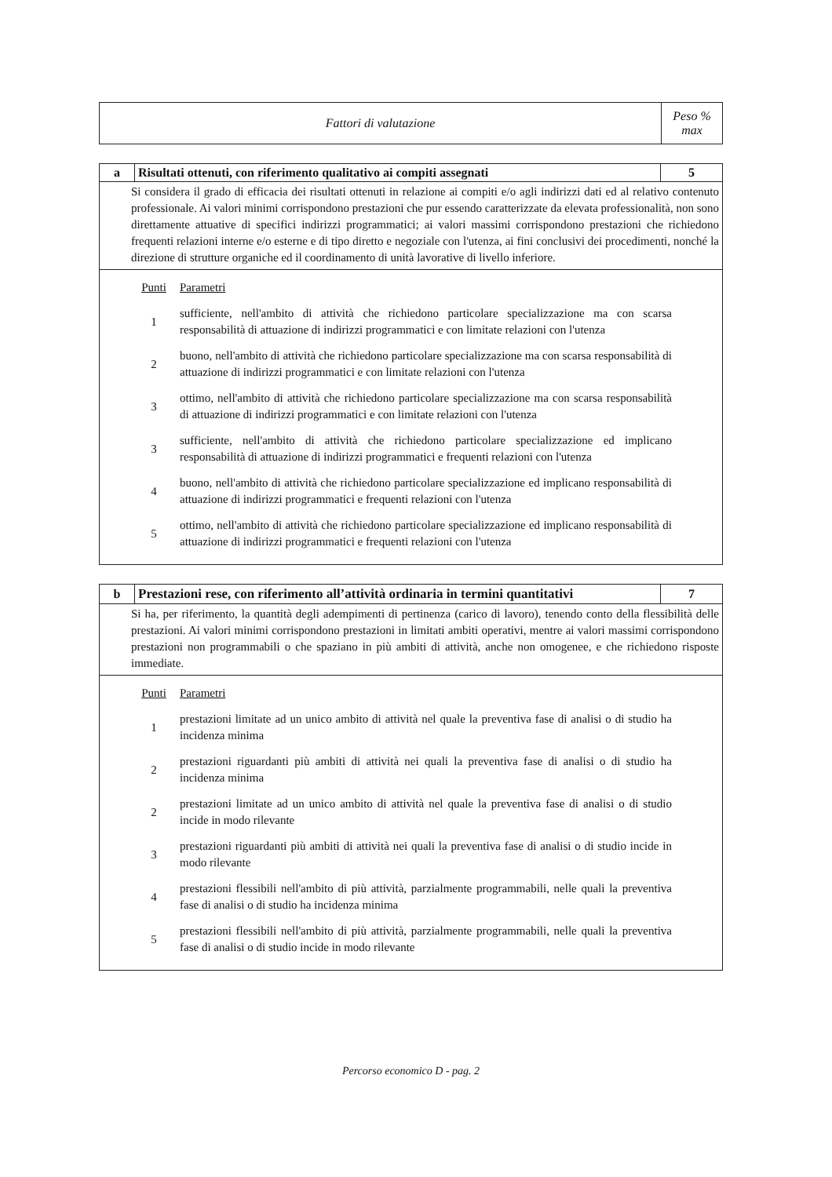| Fattori di valutazione | Peso % max |
| a | Risultati ottenuti, con riferimento qualitativo ai compiti assegnati | 5 |
| Si considera il grado di efficacia dei risultati ottenuti in relazione ai compiti e/o agli indirizzi dati ed al relativo contenuto professionale. Ai valori minimi corrispondono prestazioni che pur essendo caratterizzate da elevata professionalità, non sono direttamente attuative di specifici indirizzi programmatici; ai valori massimi corrispondono prestazioni che richiedono frequenti relazioni interne e/o esterne e di tipo diretto e negoziale con l'utenza, ai fini conclusivi dei procedimenti, nonché la direzione di strutture organiche ed il coordinamento di unità lavorative di livello inferiore. | | |
| / Punti / Parametri / / 1 / sufficiente, nell'ambito di attività che richiedono particolare specializzazione ma con scarsa responsabilità di attuazione di indirizzi programmatici e con limitate relazioni con l'utenza / / 2 / buono, nell'ambito di attività che richiedono particolare specializzazione ma con scarsa responsabilità di attuazione di indirizzi programmatici e con limitate relazioni con l'utenza / / 3 / ottimo, nell'ambito di attività che richiedono particolare specializzazione ma con scarsa responsabilità di attuazione di indirizzi programmatici e con limitate relazioni con l'utenza / / 3 / sufficiente, nell'ambito di attività che richiedono particolare specializzazione ed implicano responsabilità di attuazione di indirizzi programmatici e frequenti relazioni con l'utenza / / 4 / buono, nell'ambito di attività che richiedono particolare specializzazione ed implicano responsabilità di attuazione di indirizzi programmatici e frequenti relazioni con l'utenza / / 5 / ottimo, nell'ambito di attività che richiedono particolare specializzazione ed implicano responsabilità di attuazione di indirizzi programmatici e frequenti relazioni con l'utenza / | | |
| b | Prestazioni rese, con riferimento all’attività ordinaria in termini quantitativi | 7 |
| Si ha, per riferimento, la quantità degli adempimenti di pertinenza (carico di lavoro), tenendo conto della flessibilità delle prestazioni. Ai valori minimi corrispondono prestazioni in limitati ambiti operativi, mentre ai valori massimi corrispondono prestazioni non programmabili o che spaziano in più ambiti di attività, anche non omogenee, e che richiedono risposte immediate. | | |
| / Punti / Parametri / / 1 / prestazioni limitate ad un unico ambito di attività nel quale la preventiva fase di analisi o di studio ha incidenza minima / / 2 / prestazioni riguardanti più ambiti di attività nei quali la preventiva fase di analisi o di studio ha incidenza minima / / 2 / prestazioni limitate ad un unico ambito di attività nel quale la preventiva fase di analisi o di studio incide in modo rilevante / / 3 / prestazioni riguardanti più ambiti di attività nei quali la preventiva fase di analisi o di studio incide in modo rilevante / / 4 / prestazioni flessibili nell'ambito di più attività, parzialmente programmabili, nelle quali la preventiva fase di analisi o di studio ha incidenza minima / / 5 / prestazioni flessibili nell'ambito di più attività, parzialmente programmabili, nelle quali la preventiva fase di analisi o di studio incide in modo rilevante / | | |
Percorso economico D - pag. 2